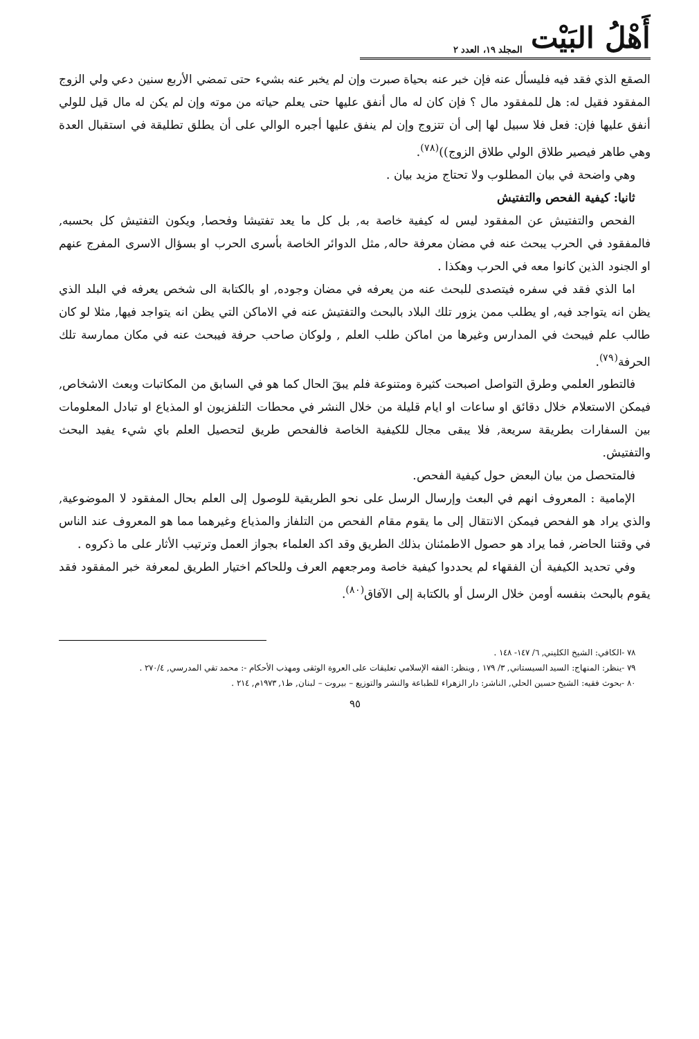أَهْلُ البَيْت المجلد ١٩، العدد ٢
الصقع الذي فقد فيه فليسأل عنه فإن خبر عنه بحياة صبرت وإن لم يخبر عنه بشيء حتى تمضي الأربع سنين دعي ولي الزوج المفقود فقيل له: هل للمفقود مال ؟ فإن كان له مال أنفق عليها حتى يعلم حياته من موته وإن لم يكن له مال قيل للولي أنفق عليها فإن: فعل فلا سبيل لها إلى أن تتزوج وإن لم ينفق عليها أجبره الوالي على أن يطلق تطليقة في استقبال العدة وهي طاهر فيصير طلاق الولي طلاق الزوج))<sup>(٧٨)</sup>.
وهي واضحة في بيان المطلوب ولا تحتاج مزيد بيان .
ثانيا: كيفية الفحص والتفتيش
الفحص والتفتيش عن المفقود ليس له كيفية خاصة به, بل كل ما يعد تفتيشا وفحصا, ويكون التفتيش كل بحسبه, فالمفقود في الحرب يبحث عنه في مضان معرفة حاله, مثل الدوائر الخاصة بأسرى الحرب او بسؤال الاسرى المفرج عنهم او الجنود الذين كانوا معه في الحرب وهكذا .
اما الذي فقد في سفره فيتصدى للبحث عنه من يعرفه في مضان وجوده, او بالكتابة الى شخص يعرفه في البلد الذي يظن انه يتواجد فيه, او يطلب ممن يزور تلك البلاد بالبحث والتفتيش عنه في الاماكن التي يظن انه يتواجد فيها, مثلا لو كان طالب علم فيبحث في المدارس وغيرها من اماكن طلب العلم , ولوكان صاحب حرفة فيبحث عنه في مكان ممارسة تلك الحرفة<sup>(٧٩)</sup>.
فالتطور العلمي وطرق التواصل اصبحت كثيرة ومتنوعة فلم يبقَ الحال كما هو في السابق من المكاتبات وبعث الاشخاص, فيمكن الاستعلام خلال دقائق او ساعات او ايام قليلة من خلال النشر في محطات التلفزيون او المذياع او تبادل المعلومات بين السفارات بطريقة سريعة, فلا يبقى مجال للكيفية الخاصة فالفحص طريق لتحصيل العلم باي شيء يفيد البحث والتفتيش.
فالمتحصل من بيان البعض حول كيفية الفحص.
الإمامية : المعروف انهم في البعث وإرسال الرسل على نحو الطريقية للوصول إلى العلم بحال المفقود لا الموضوعية, والذي يراد هو الفحص فيمكن الانتقال إلى ما يقوم مقام الفحص من التلفاز والمذياع وغيرهما مما هو المعروف عند الناس في وقتنا الحاضر, فما يراد هو حصول الاطمئنان بذلك الطريق وقد اكد العلماء بجواز العمل وترتيب الأثار على ما ذكروه .
وفي تحديد الكيفية أن الفقهاء لم يحددوا كيفية خاصة ومرجعهم العرف وللحاكم اختيار الطريق لمعرفة خبر المفقود فقد يقوم بالبحث بنفسه أومن خلال الرسل أو بالكتابة إلى الآفاق<sup>(٨٠)</sup>.
٧٨ -الكافي: الشيخ الكليني, ٦/ ١٤٧- ١٤٨ .
٧٩ -ينظر: المنهاج: السيد السيستاني, ٣/ ١٧٩ , وينظر: الفقه الإسلامي تعليقات على العروة الوثقى ومهذب الأحكام -: محمد تقي المدرسي, ٢٧٠/٤ .
٨٠ -بحوث فقيه: الشيخ حسين الحلي, الناشر: دار الزهراء للطباعة والنشر والتوزيع – بيروت – لبنان, ط١, ١٩٧٣م, ٢١٤ .
٩٥